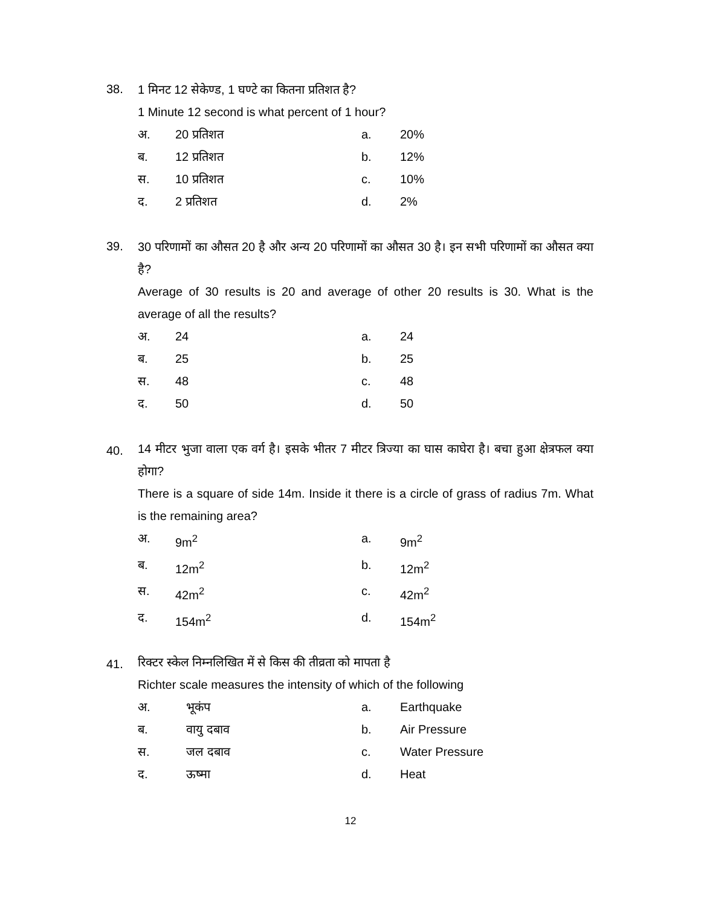38.
1 मिनट 12 सेकेण्ड, 1 घण्टे का कितना प्रतिशत है?
1 Minute 12 second is what percent of 1 hour?
अ. 20 प्रतिशत a. 20% ब. 12 प्रतिशत b. 12% स. 10 प्रतिशत c. 10% द. 2 प्रतिशत d. 2%
39.
30 परिणामों का औसत 20 है और अन्य 20 परिणामों का औसत 30 है। इन सभी परिणामों का औसत क्या है?
Average of 30 results is 20 and average of other 20 results is 30. What is the average of all the results?
अ. 24 a. 24 ब. 25 b. 25 स. 48 c. 48 द. 50 d. 50
40.
14 मीटर भुजा वाला एक वर्ग है। इसके भीतर 7 मीटर त्रिज्या का घास काघेरा है। बचा हुआ क्षेत्रफल क्या होगा?
There is a square of side 14m. Inside it there is a circle of grass of radius 7m. What is the remaining area?
अ. 9m<sup>2</sup> a. 9m<sup>2</sup> ब. 12m<sup>2</sup> b. 12m<sup>2</sup> स. 42m<sup>2</sup> c. 42m<sup>2</sup> द. 154m<sup>2</sup> d. 154m<sup>2</sup>
41.
रिक्टर स्केल निम्नलिखित में से किस की तीव्रता को मापता है
Richter scale measures the intensity of which of the following
अ. भूकंप a. Earthquake ब. वायु दबाव b. Air Pressure स. जल दबाव c. Water Pressure द. ऊष्मा d. Heat
12